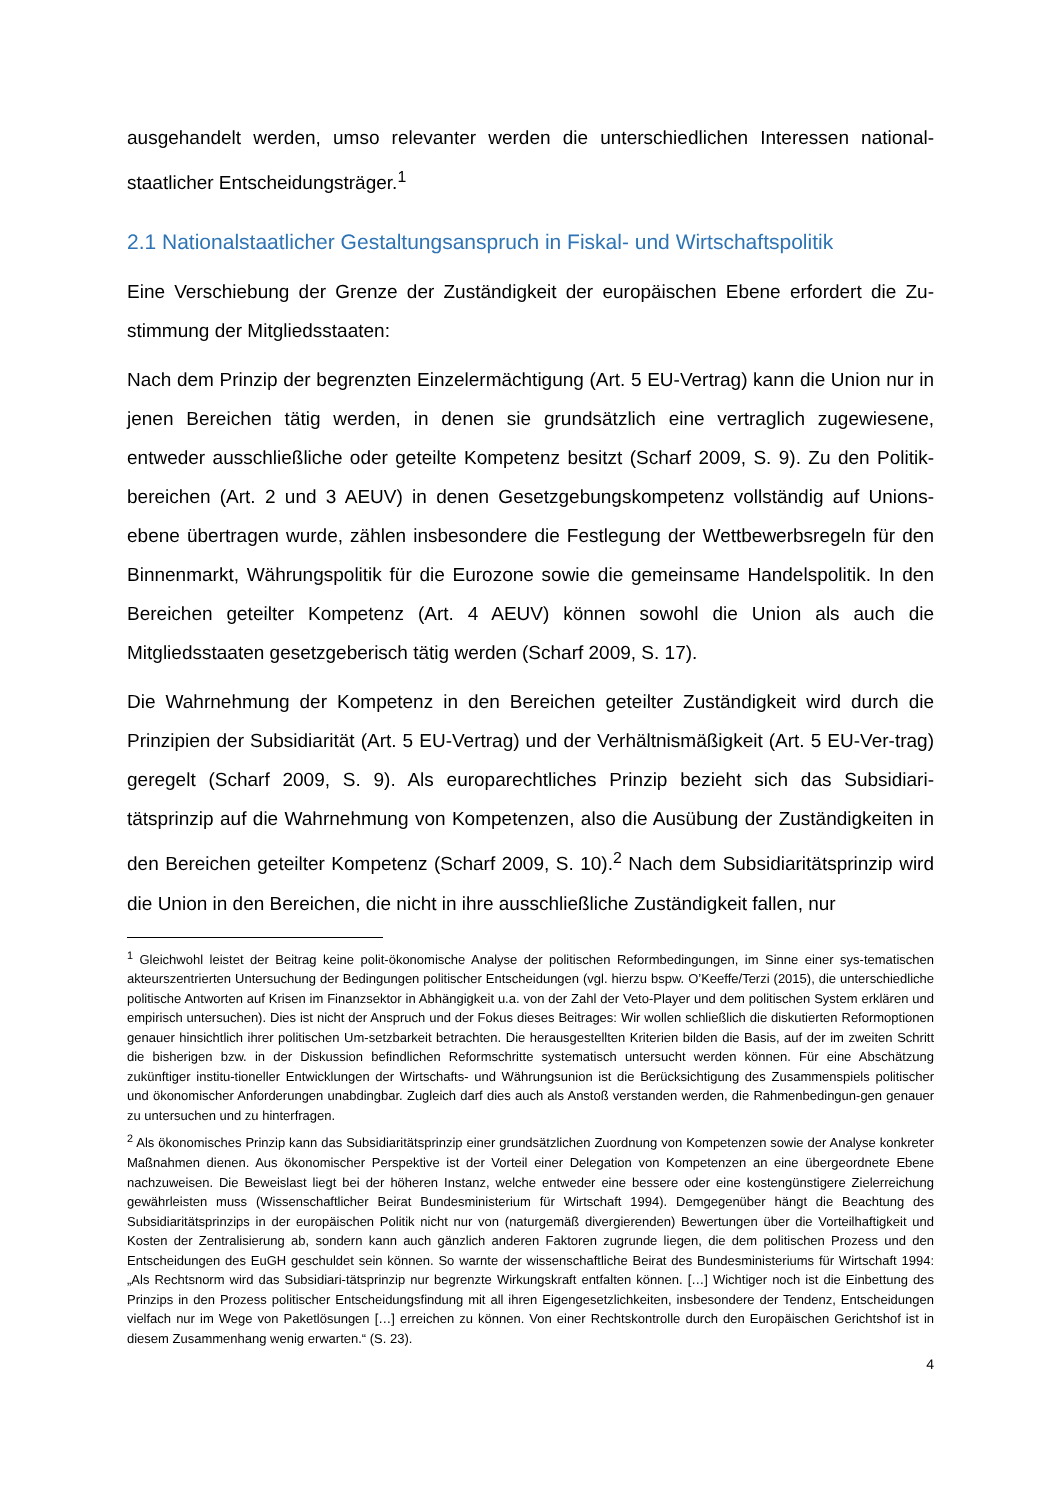ausgehandelt werden, umso relevanter werden die unterschiedlichen Interessen national-staatlicher Entscheidungsträger.<sup>1</sup>
2.1 Nationalstaatlicher Gestaltungsanspruch in Fiskal- und Wirtschaftspolitik
Eine Verschiebung der Grenze der Zuständigkeit der europäischen Ebene erfordert die Zu-stimmung der Mitgliedsstaaten:
Nach dem Prinzip der begrenzten Einzelermächtigung (Art. 5 EU-Vertrag) kann die Union nur in jenen Bereichen tätig werden, in denen sie grundsätzlich eine vertraglich zugewiesene, entweder ausschließliche oder geteilte Kompetenz besitzt (Scharf 2009, S. 9). Zu den Politik-bereichen (Art. 2 und 3 AEUV) in denen Gesetzgebungskompetenz vollständig auf Unions-ebene übertragen wurde, zählen insbesondere die Festlegung der Wettbewerbsregeln für den Binnenmarkt, Währungspolitik für die Eurozone sowie die gemeinsame Handelspolitik. In den Bereichen geteilter Kompetenz (Art. 4 AEUV) können sowohl die Union als auch die Mitgliedsstaaten gesetzgeberisch tätig werden (Scharf 2009, S. 17).
Die Wahrnehmung der Kompetenz in den Bereichen geteilter Zuständigkeit wird durch die Prinzipien der Subsidiarität (Art. 5 EU-Vertrag) und der Verhältnismäßigkeit (Art. 5 EU-Ver-trag) geregelt (Scharf 2009, S. 9). Als europarechtliches Prinzip bezieht sich das Subsidiari-tätsprinzip auf die Wahrnehmung von Kompetenzen, also die Ausübung der Zuständigkeiten in den Bereichen geteilter Kompetenz (Scharf 2009, S. 10).<sup>2</sup> Nach dem Subsidiaritätsprinzip wird die Union in den Bereichen, die nicht in ihre ausschließliche Zuständigkeit fallen, nur
<sup>1</sup> Gleichwohl leistet der Beitrag keine polit-ökonomische Analyse der politischen Reformbedingungen, im Sinne einer sys-tematischen akteurszentrierten Untersuchung der Bedingungen politischer Entscheidungen (vgl. hierzu bspw. O’Keeffe/Terzi (2015), die unterschiedliche politische Antworten auf Krisen im Finanzsektor in Abhängigkeit u.a. von der Zahl der Veto-Player und dem politischen System erklären und empirisch untersuchen). Dies ist nicht der Anspruch und der Fokus dieses Beitrages: Wir wollen schließlich die diskutierten Reformoptionen genauer hinsichtlich ihrer politischen Um-setzbarkeit betrachten. Die herausgestellten Kriterien bilden die Basis, auf der im zweiten Schritt die bisherigen bzw. in der Diskussion befindlichen Reformschritte systematisch untersucht werden können. Für eine Abschätzung zukünftiger institu-tioneller Entwicklungen der Wirtschafts- und Währungsunion ist die Berücksichtigung des Zusammenspiels politischer und ökonomischer Anforderungen unabdingbar. Zugleich darf dies auch als Anstoß verstanden werden, die Rahmenbedingun-gen genauer zu untersuchen und zu hinterfragen.
<sup>2</sup> Als ökonomisches Prinzip kann das Subsidiaritätsprinzip einer grundsätzlichen Zuordnung von Kompetenzen sowie der Analyse konkreter Maßnahmen dienen. Aus ökonomischer Perspektive ist der Vorteil einer Delegation von Kompetenzen an eine übergeordnete Ebene nachzuweisen. Die Beweislast liegt bei der höheren Instanz, welche entweder eine bessere oder eine kostengünstigere Zielerreichung gewährleisten muss (Wissenschaftlicher Beirat Bundesministerium für Wirtschaft 1994). Demgegenüber hängt die Beachtung des Subsidiaritätsprinzips in der europäischen Politik nicht nur von (naturgemäß divergierenden) Bewertungen über die Vorteilhaftigkeit und Kosten der Zentralisierung ab, sondern kann auch gänzlich anderen Faktoren zugrunde liegen, die dem politischen Prozess und den Entscheidungen des EuGH geschuldet sein können. So warnte der wissenschaftliche Beirat des Bundesministeriums für Wirtschaft 1994: „Als Rechtsnorm wird das Subsidiari-tätsprinzip nur begrenzte Wirkungskraft entfalten können. […] Wichtiger noch ist die Einbettung des Prinzips in den Prozess politischer Entscheidungsfindung mit all ihren Eigengesetzlichkeiten, insbesondere der Tendenz, Entscheidungen vielfach nur im Wege von Paketlösungen […] erreichen zu können. Von einer Rechtskontrolle durch den Europäischen Gerichtshof ist in diesem Zusammenhang wenig erwarten.“ (S. 23).
4